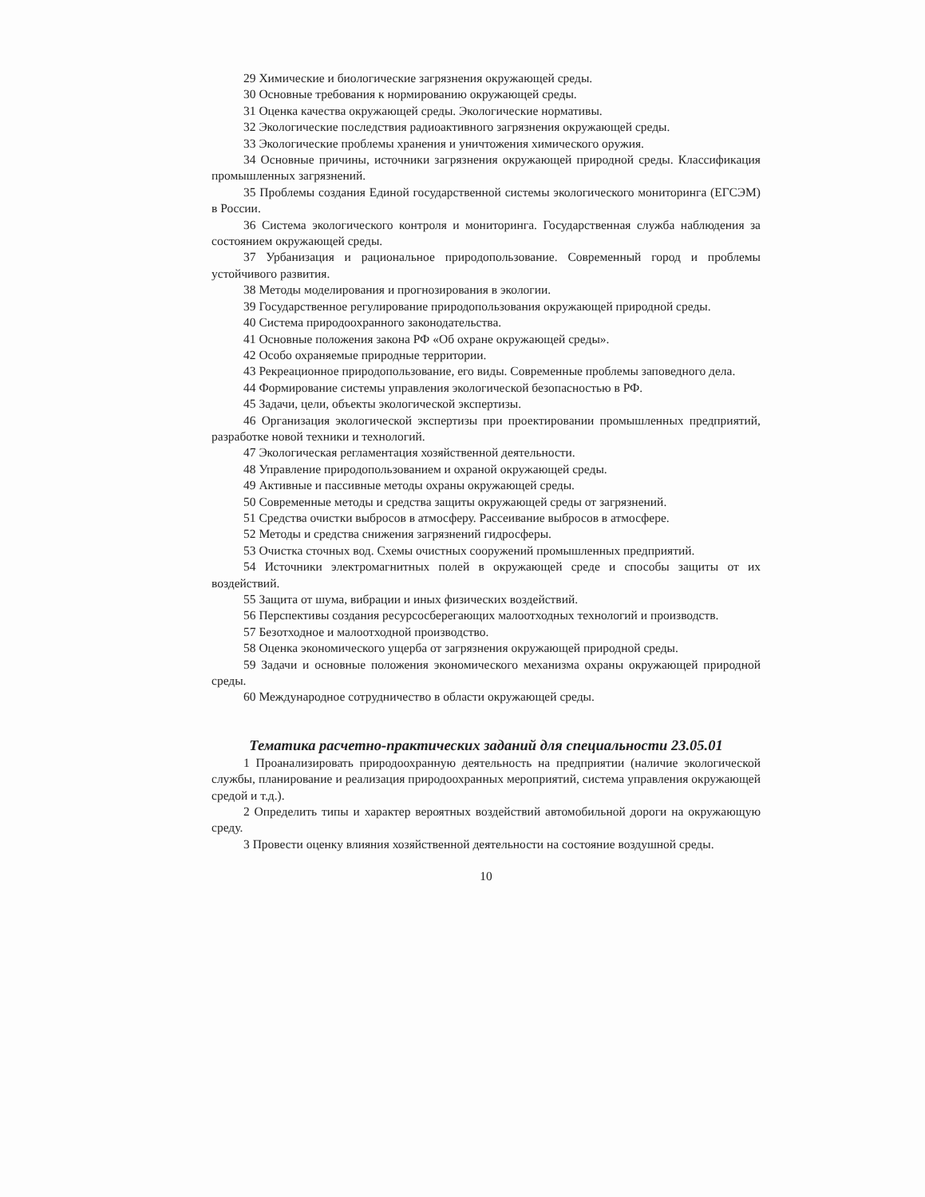29 Химические и биологические загрязнения окружающей среды.
30 Основные требования к нормированию окружающей среды.
31 Оценка качества окружающей среды. Экологические нормативы.
32 Экологические последствия радиоактивного загрязнения окружающей среды.
33 Экологические проблемы хранения и уничтожения химического оружия.
34 Основные причины, источники загрязнения окружающей природной среды. Классификация промышленных загрязнений.
35 Проблемы создания Единой государственной системы экологического мониторинга (ЕГСЭМ) в России.
36 Система экологического контроля и мониторинга. Государственная служба наблюдения за состоянием окружающей среды.
37 Урбанизация и рациональное природопользование. Современный город и проблемы устойчивого развития.
38 Методы моделирования и прогнозирования в экологии.
39 Государственное регулирование природопользования окружающей природной среды.
40 Система природоохранного законодательства.
41 Основные положения закона РФ «Об охране окружающей среды».
42 Особо охраняемые природные территории.
43 Рекреационное природопользование, его виды. Современные проблемы заповедного дела.
44 Формирование системы управления экологической безопасностью в РФ.
45 Задачи, цели, объекты экологической экспертизы.
46 Организация экологической экспертизы при проектировании промышленных предприятий, разработке новой техники и технологий.
47 Экологическая регламентация хозяйственной деятельности.
48 Управление природопользованием и охраной окружающей среды.
49 Активные и пассивные методы охраны окружающей среды.
50 Современные методы и средства защиты окружающей среды от загрязнений.
51 Средства очистки выбросов в атмосферу. Рассеивание выбросов в атмосфере.
52 Методы и средства снижения загрязнений гидросферы.
53 Очистка сточных вод. Схемы очистных сооружений промышленных предприятий.
54 Источники электромагнитных полей в окружающей среде и способы защиты от их воздействий.
55 Защита от шума, вибрации и иных физических воздействий.
56 Перспективы создания ресурсосберегающих малоотходных технологий и производств.
57 Безотходное и малоотходной производство.
58 Оценка экономического ущерба от загрязнения окружающей природной среды.
59 Задачи и основные положения экономического механизма охраны окружающей природной среды.
60 Международное сотрудничество в области окружающей среды.
Тематика расчетно-практических заданий для специальности 23.05.01
1 Проанализировать природоохранную деятельность на предприятии (наличие экологической службы, планирование и реализация природоохранных мероприятий, система управления окружающей средой и т.д.).
2 Определить типы и характер вероятных воздействий автомобильной дороги на окружающую среду.
3 Провести оценку влияния хозяйственной деятельности на состояние воздушной среды.
10